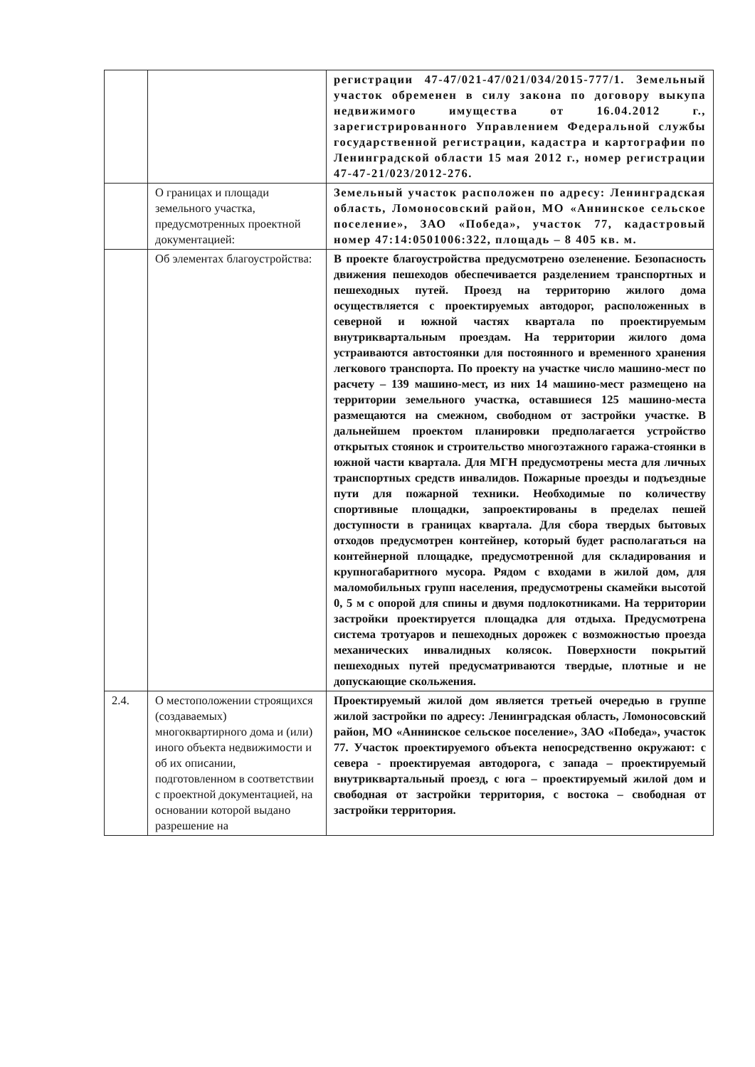| | | регистрации 47-47/021-47/021/034/2015-777/1. Земельный участок обременен в силу закона по договору выкупа недвижимого имущества от 16.04.2012 г., зарегистрированного Управлением Федеральной службы государственной регистрации, кадастра и картографии по Ленинградской области 15 мая 2012 г., номер регистрации 47-47-21/023/2012-276. |
| | О границах и площади земельного участка, предусмотренных проектной документацией: | Земельный участок расположен по адресу: Ленинградская область, Ломоносовский район, МО «Аннинское сельское поселение», ЗАО «Победа», участок 77, кадастровый номер 47:14:0501006:322, площадь – 8 405 кв. м. |
| | Об элементах благоустройства: | В проекте благоустройства предусмотрено озеленение. Безопасность движения пешеходов обеспечивается разделением транспортных и пешеходных путей. Проезд на территорию жилого дома осуществляется с проектируемых автодорог, расположенных в северной и южной частях квартала по проектируемым внутриквартальным проездам. На территории жилого дома устраиваются автостоянки для постоянного и временного хранения легкового транспорта. По проекту на участке число машино-мест по расчету – 139 машино-мест, из них 14 машино-мест размещено на территории земельного участка, оставшиеся 125 машино-места размещаются на смежном, свободном от застройки участке. В дальнейшем проектом планировки предполагается устройство открытых стоянок и строительство многоэтажного гаража-стоянки в южной части квартала. Для МГН предусмотрены места для личных транспортных средств инвалидов. Пожарные проезды и подъездные пути для пожарной техники. Необходимые по количеству спортивные площадки, запроектированы в пределах пешей доступности в границах квартала. Для сбора твердых бытовых отходов предусмотрен контейнер, который будет располагаться на контейнерной площадке, предусмотренной для складирования и крупногабаритного мусора. Рядом с входами в жилой дом, для маломобильных групп населения, предусмотрены скамейки высотой 0, 5 м с опорой для спины и двумя подлокотниками. На территории застройки проектируется площадка для отдыха. Предусмотрена система тротуаров и пешеходных дорожек с возможностью проезда механических инвалидных колясок. Поверхности покрытий пешеходных путей предусматриваются твердые, плотные и не допускающие скольжения. |
| 2.4. | О местоположении строящихся (создаваемых) многоквартирного дома и (или) иного объекта недвижимости и об их описании, подготовленном в соответствии с проектной документацией, на основании которой выдано разрешение на | Проектируемый жилой дом является третьей очередью в группе жилой застройки по адресу: Ленинградская область, Ломоносовский район, МО «Аннинское сельское поселение», ЗАО «Победа», участок 77. Участок проектируемого объекта непосредственно окружают: с севера - проектируемая автодорога, с запада – проектируемый внутриквартальный проезд, с юга – проектируемый жилой дом и свободная от застройки территория, с востока – свободная от застройки территория. |